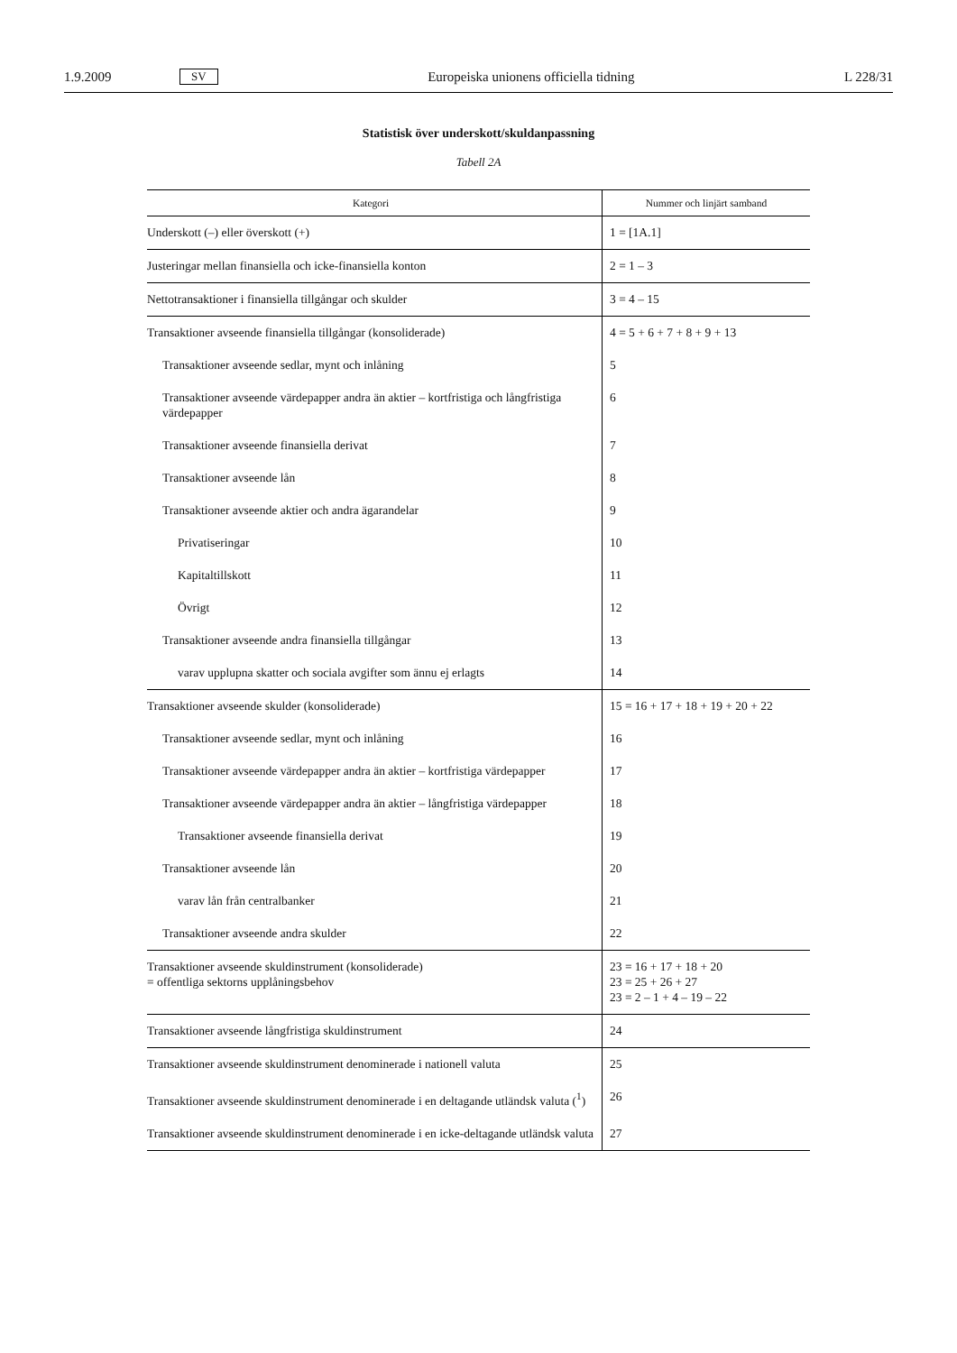1.9.2009 SV Europeiska unionens officiella tidning L 228/31
Statistisk över underskott/skuldanpassning
Tabell 2A
| Kategori | Nummer och linjärt samband |
| --- | --- |
| Underskott (–) eller överskott (+) | 1 = [1A.1] |
| Justeringar mellan finansiella och icke-finansiella konton | 2 = 1 – 3 |
| Nettotransaktioner i finansiella tillgångar och skulder | 3 = 4 – 15 |
| Transaktioner avseende finansiella tillgångar (konsoliderade) | 4 = 5 + 6 + 7 + 8 + 9 + 13 |
| Transaktioner avseende sedlar, mynt och inlåning | 5 |
| Transaktioner avseende värdepapper andra än aktier – kortfristiga och långfristiga värdepapper | 6 |
| Transaktioner avseende finansiella derivat | 7 |
| Transaktioner avseende lån | 8 |
| Transaktioner avseende aktier och andra ägarandelar | 9 |
| Privatiseringar | 10 |
| Kapitaltillskott | 11 |
| Övrigt | 12 |
| Transaktioner avseende andra finansiella tillgångar | 13 |
| varav upplupna skatter och sociala avgifter som ännu ej erlagts | 14 |
| Transaktioner avseende skulder (konsoliderade) | 15 = 16 + 17 + 18 + 19 + 20 + 22 |
| Transaktioner avseende sedlar, mynt och inlåning | 16 |
| Transaktioner avseende värdepapper andra än aktier – kortfristiga värdepapper | 17 |
| Transaktioner avseende värdepapper andra än aktier – långfristiga värdepapper | 18 |
| Transaktioner avseende finansiella derivat | 19 |
| Transaktioner avseende lån | 20 |
| varav lån från centralbanker | 21 |
| Transaktioner avseende andra skulder | 22 |
| Transaktioner avseende skuldinstrument (konsoliderade) = offentliga sektorns upplåningsbehov | 23 = 16 + 17 + 18 + 20 23 = 25 + 26 + 27 23 = 2 – 1 + 4 – 19 – 22 |
| Transaktioner avseende långfristiga skuldinstrument | 24 |
| Transaktioner avseende skuldinstrument denominerade i nationell valuta | 25 |
| Transaktioner avseende skuldinstrument denominerade i en deltagande utländsk valuta (<sup>1</sup>) | 26 |
| Transaktioner avseende skuldinstrument denominerade i en icke-deltagande utländsk valuta | 27 |